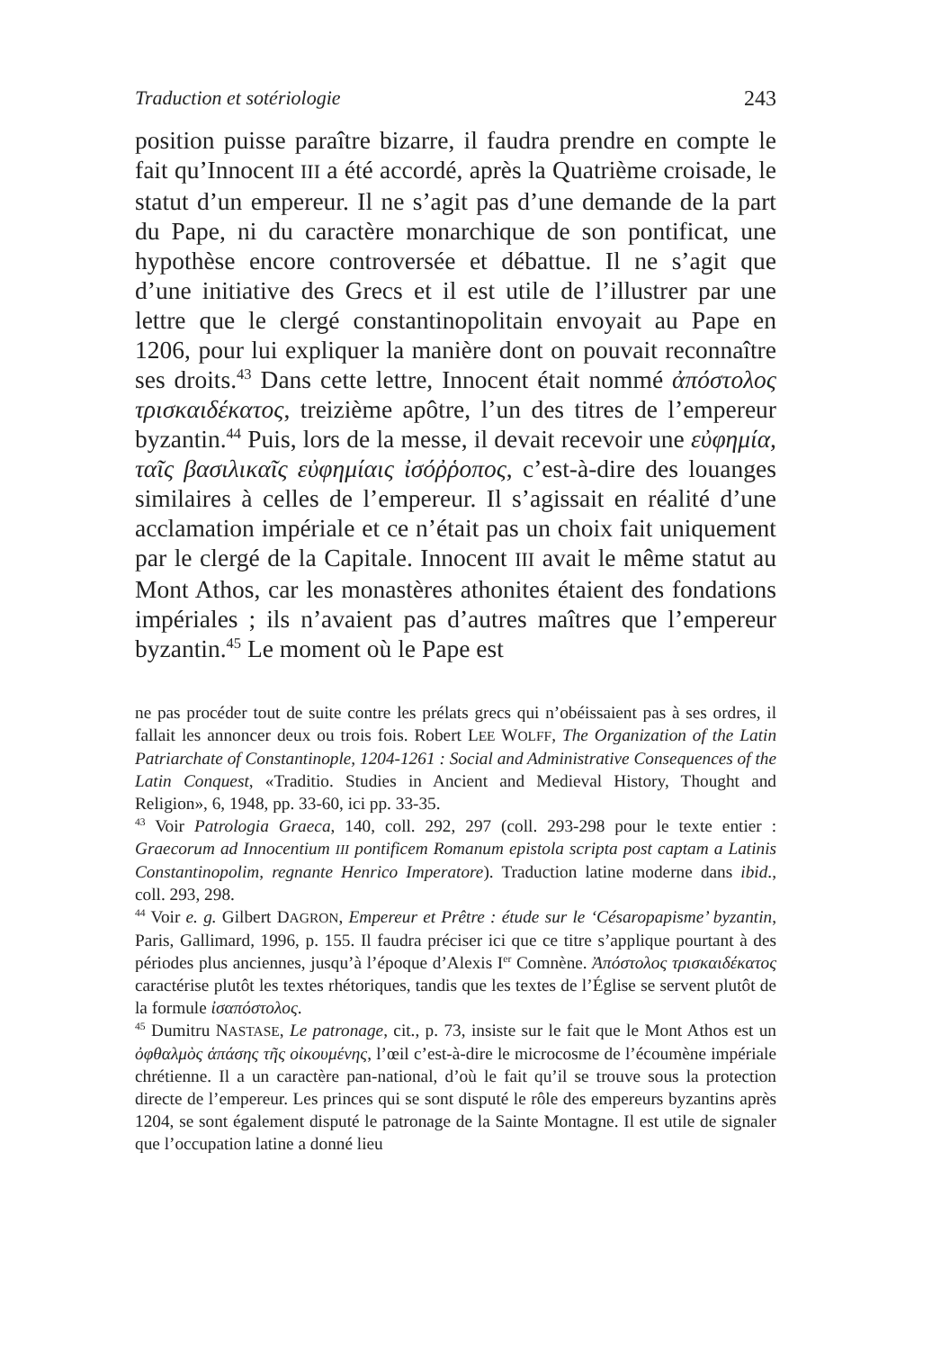Traduction et sotériologie 243
position puisse paraître bizarre, il faudra prendre en compte le fait qu’Innocent III a été accordé, après la Quatrième croisade, le statut d’un empereur. Il ne s’agit pas d’une demande de la part du Pape, ni du caractère monarchique de son pontificat, une hypothèse encore controversée et débattue. Il ne s’agit que d’une initiative des Grecs et il est utile de l’illustrer par une lettre que le clergé constantinopolitain envoyait au Pape en 1206, pour lui expliquer la manière dont on pouvait reconnaître ses droits.<sup>43</sup> Dans cette lettre, Innocent était nommé ἀπόστολος τρισκαιδέκατος, treizième apôtre, l’un des titres de l’empereur byzantin.<sup>44</sup> Puis, lors de la messe, il devait recevoir une εὐφημία, ταῖς βασιλικαῖς εὐφημίαις ἰσόῤῥοπος, c’est-à-dire des louanges similaires à celles de l’empereur. Il s’agissait en réalité d’une acclamation impériale et ce n’était pas un choix fait uniquement par le clergé de la Capitale. Innocent III avait le même statut au Mont Athos, car les monastères athonites étaient des fondations impériales ; ils n’avaient pas d’autres maîtres que l’empereur byzantin.<sup>45</sup> Le moment où le Pape est
ne pas procéder tout de suite contre les prélats grecs qui n’obéissaient pas à ses ordres, il fallait les annoncer deux ou trois fois. Robert LEE WOLFF, The Organization of the Latin Patriarchate of Constantinople, 1204-1261 : Social and Administrative Consequences of the Latin Conquest, «Traditio. Studies in Ancient and Medieval History, Thought and Religion», 6, 1948, pp. 33-60, ici pp. 33-35.
<sup>43</sup> Voir Patrologia Graeca, 140, coll. 292, 297 (coll. 293-298 pour le texte entier : Graecorum ad Innocentium III pontificem Romanum epistola scripta post captam a Latinis Constantinopolim, regnante Henrico Imperatore). Traduction latine moderne dans ibid., coll. 293, 298.
<sup>44</sup> Voir e. g. Gilbert DAGRON, Empereur et Prêtre : étude sur le ‘Césaropapisme’ byzantin, Paris, Gallimard, 1996, p. 155. Il faudra préciser ici que ce titre s’applique pourtant à des périodes plus anciennes, jusqu’à l’époque d’Alexis I<sup>er</sup> Comnène. Ἀπόστολος τρισκαιδέκατος caractérise plutôt les textes rhétoriques, tandis que les textes de l’Église se servent plutôt de la formule ἰσαπόστολος.
<sup>45</sup> Dumitru NASTASE, Le patronage, cit., p. 73, insiste sur le fait que le Mont Athos est un ὀφθαλμὸς ἁπάσης τῆς οἰκουμένης, l’œil c’est-à-dire le microcosme de l’écoumène impériale chrétienne. Il a un caractère pan-national, d’où le fait qu’il se trouve sous la protection directe de l’empereur. Les princes qui se sont disputé le rôle des empereurs byzantins après 1204, se sont également disputé le patronage de la Sainte Montagne. Il est utile de signaler que l’occupation latine a donné lieu